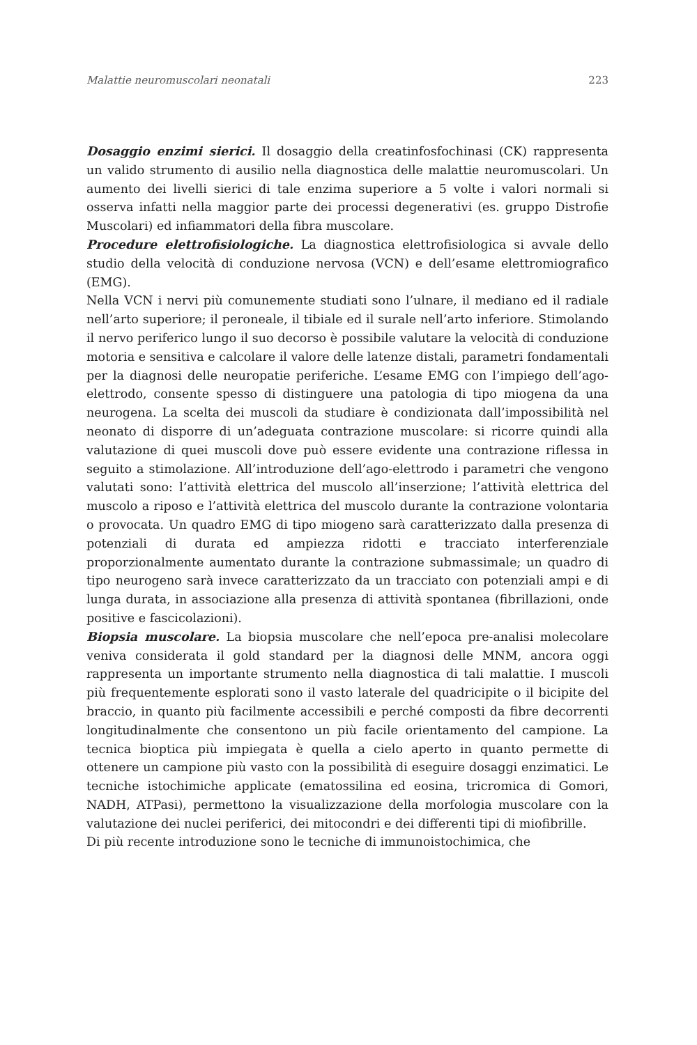Malattie neuromuscolari neonatali 223
Dosaggio enzimi sierici. Il dosaggio della creatinfosfochinasi (CK) rappresenta un valido strumento di ausilio nella diagnostica delle malattie neuromuscolari. Un aumento dei livelli sierici di tale enzima superiore a 5 volte i valori normali si osserva infatti nella maggior parte dei processi degenerativi (es. gruppo Distrofie Muscolari) ed infiammatori della fibra muscolare.
Procedure elettrofisiologiche. La diagnostica elettrofisiologica si avvale dello studio della velocità di conduzione nervosa (VCN) e dell’esame elettromiografico (EMG).
Nella VCN i nervi più comunemente studiati sono l’ulnare, il mediano ed il radiale nell’arto superiore; il peroneale, il tibiale ed il surale nell’arto inferiore. Stimolando il nervo periferico lungo il suo decorso è possibile valutare la velocità di conduzione motoria e sensitiva e calcolare il valore delle latenze distali, parametri fondamentali per la diagnosi delle neuropatie periferiche. L’esame EMG con l’impiego dell’ago-elettrodo, consente spesso di distinguere una patologia di tipo miogena da una neurogena. La scelta dei muscoli da studiare è condizionata dall’impossibilità nel neonato di disporre di un’adeguata contrazione muscolare: si ricorre quindi alla valutazione di quei muscoli dove può essere evidente una contrazione riflessa in seguito a stimolazione. All’introduzione dell’ago-elettrodo i parametri che vengono valutati sono: l’attività elettrica del muscolo all’inserzione; l’attività elettrica del muscolo a riposo e l’attività elettrica del muscolo durante la contrazione volontaria o provocata. Un quadro EMG di tipo miogeno sarà caratterizzato dalla presenza di potenziali di durata ed ampiezza ridotti e tracciato interferenziale proporzionalmente aumentato durante la contrazione submassimale; un quadro di tipo neurogeno sarà invece caratterizzato da un tracciato con potenziali ampi e di lunga durata, in associazione alla presenza di attività spontanea (fibrillazioni, onde positive e fascicolazioni).
Biopsia muscolare. La biopsia muscolare che nell’epoca pre-analisi molecolare veniva considerata il gold standard per la diagnosi delle MNM, ancora oggi rappresenta un importante strumento nella diagnostica di tali malattie. I muscoli più frequentemente esplorati sono il vasto laterale del quadricipite o il bicipite del braccio, in quanto più facilmente accessibili e perché composti da fibre decorrenti longitudinalmente che consentono un più facile orientamento del campione. La tecnica bioptica più impiegata è quella a cielo aperto in quanto permette di ottenere un campione più vasto con la possibilità di eseguire dosaggi enzimatici. Le tecniche istochimiche applicate (ematossilina ed eosina, tricromica di Gomori, NADH, ATPasi), permettono la visualizzazione della morfologia muscolare con la valutazione dei nuclei periferici, dei mitocondri e dei differenti tipi di miofibrille.
Di più recente introduzione sono le tecniche di immunoistochimica, che